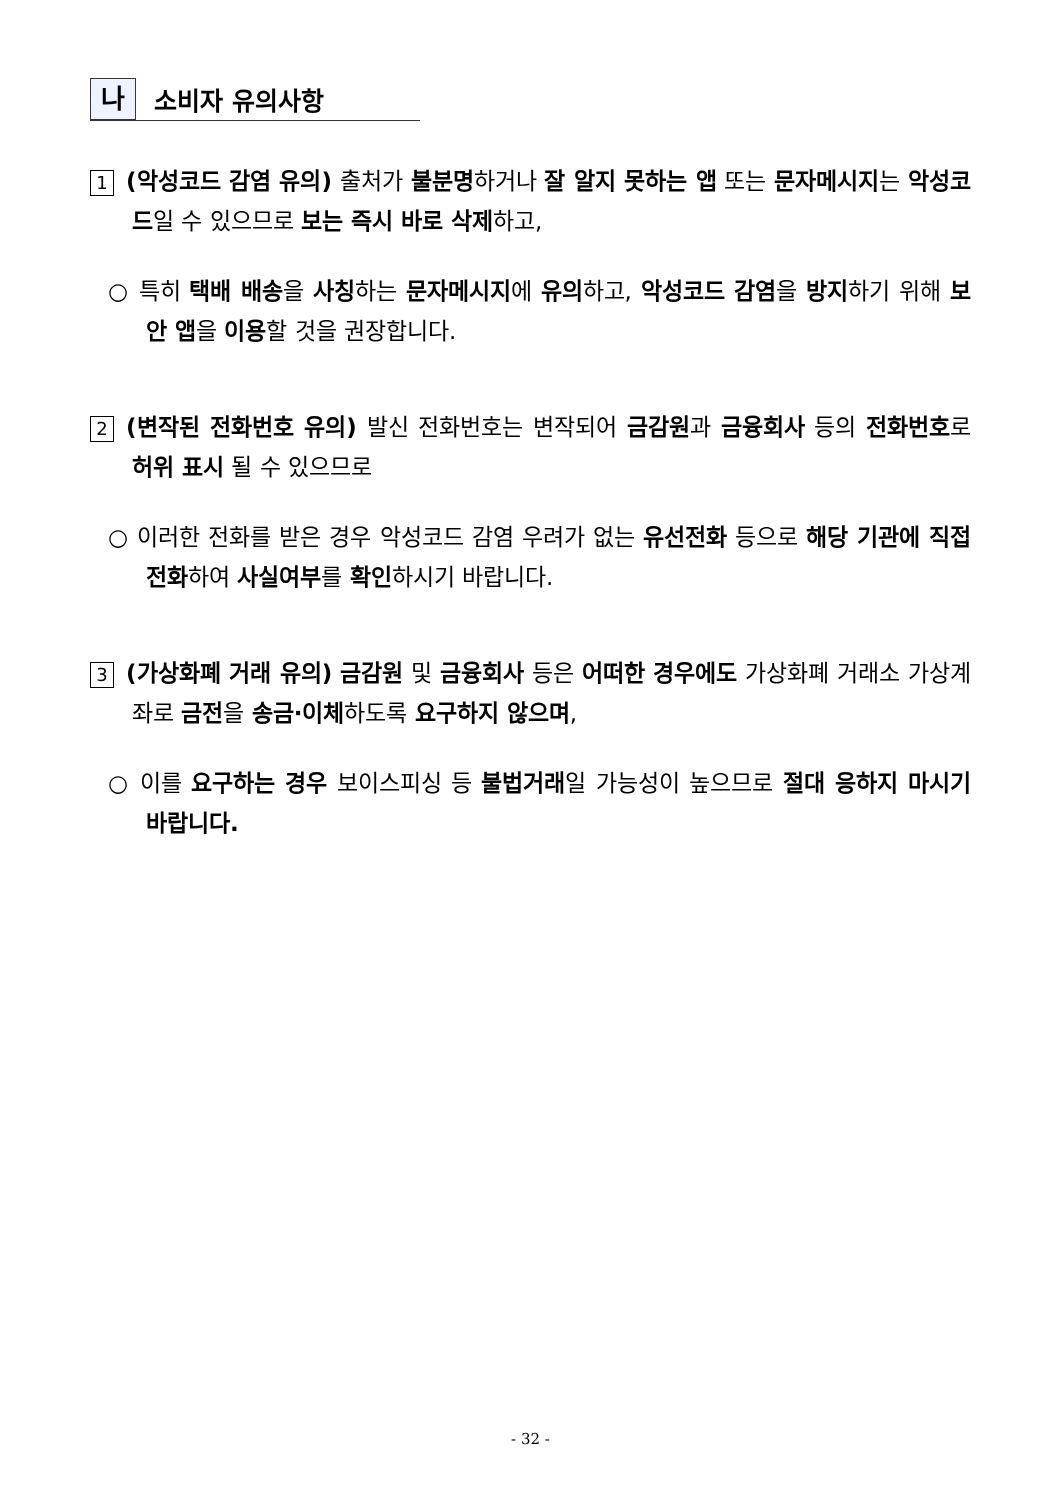나소비자 유의사항
1 (악성코드 감염 유의) 출처가 불분명하거나 잘 알지 못하는 앱 또는 문자메시지는 악성코드일 수 있으므로 보는 즉시 바로 삭제하고,
○ 특히 택배 배송을 사칭하는 문자메시지에 유의하고, 악성코드 감염을 방지하기 위해 보안 앱을 이용할 것을 권장합니다.
2 (변작된 전화번호 유의) 발신 전화번호는 변작되어 금감원과 금융회사 등의 전화번호로 허위 표시 될 수 있으므로
○ 이러한 전화를 받은 경우 악성코드 감염 우려가 없는 유선전화 등으로 해당 기관에 직접 전화하여 사실여부를 확인하시기 바랍니다.
3 (가상화폐 거래 유의) 금감원 및 금융회사 등은 어떠한 경우에도 가상화폐 거래소 가상계좌로 금전을 송금·이체하도록 요구하지 않으며,
○ 이를 요구하는 경우 보이스피싱 등 불법거래일 가능성이 높으므로 절대 응하지 마시기 바랍니다.
- 32 -